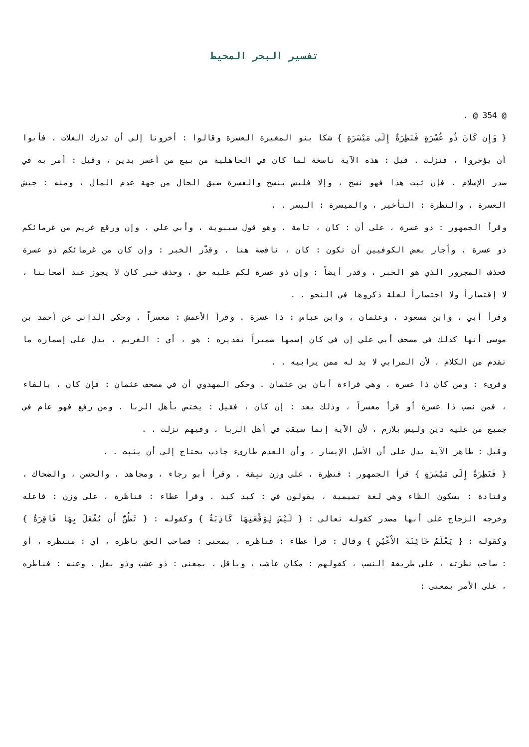تفسير البحر المحيط
@ 354 @ .
{ وَإِن كَانَ ذُو عُسْرَةٍ فَنَظِرَةٌ إِلَى مَيْسَرَةٍ } شكا بنو المغيرة العسرة وقالوا : أخرونا إلى أن تدرك الغلات ، فأبوا أن يؤخروا ، فنزلت . قيل : هذه الآية ناسخة لما كان في الجاهلية من بيع من أعسر بدين ، وقيل : أمر به في صدر الإسلام ، فإن ثبت هذا فهو نسخ ، وإلا فليس بنسخ والعسرة ضيق الحال من جهة عدم المال ، ومنه : جيش العسرة ، والنظرة : التأخير ، والميسرة : اليسر . .
وقرأ الجمهور : ذو عسرة ، على أن : كان ، تامة ، وهو قول سيبوية ، وأبي علي ، وإن ورقع غريم من غرمائكم ذو عسرة ، وأجاز بعض الكوفيين أن تكون : كان ، ناقصة هنا . وقدّر الخبر : وإن كان من غرمائكم ذو عسرة فحذف المجرور الذي هو الخبر ، وقدر أيضاً : وإن ذو عسرة لكم عليه حق ، وحذف خبر كان لا يجوز عند أصحابنا ، لا إقتصاراً ولا اختصاراً لعلة ذكروها في النحو . .
وقرأ أبي ، وابن مسعود ، وعثمان ، وابن عباس : ذا عسرة . وقرأ الأعمش : معسراً . وحكى الداني عن أحمد بن موسى أنها كذلك في مصحف أبي علي إن في كان إسمها ضميراً تقديره : هو ، أي : الغريم ، يدل على إضماره ما تقدم من الكلام ، لأن المرابي لا بد له ممن يرابيه . .
وقرىء : ومن كان ذا عسرة ، وهي قراءة أبان بن عثمان . وحكى المهدوي أن في مصحف عثمان : فإن كان ، بالفاء ، فمن نصب ذا عسرة أو قرأ معسراً ، وذلك بعد : إن كان ، فقيل : يختص بأهل الربا . ومن رفع فهو عام في جميع من عليه دين وليس بلازم ، لأن الآية إنما سيقت في أهل الربا ، وفيهم نزلت . .
وقيل : ظاهر الآية يدل على أن الأصل الإيسار ، وأن العدم طارىء جاذب يحتاج إلى أن يثبت . .
{ فَنَظِرَةٌ إِلَى مَيْسَرَةٍ } قرأ الجمهور : فنظِرة ، على وزن نبِقة . وقرأ أبو رجاء ، ومجاهد ، والحسن ، والضحاك ، وقتادة : بسكون الظاء وهي لغة تميمية ، يقولون في : كبد كبد . وقرأ عطاء : فناظرة ، على وزن : فاعله وخرجه الزجاج على أنها مصدر كقوله تعالى : { لَيْسَ لِوَقْعَتِهَا كَاذِبَةٌ } وكقوله : { تَظُنُّ أَن يُفْعَلَ بِهَا فَاقِرَةٌ } وكقوله : { يَعْلَمُ خَائِنَةَ الاْعْيُنِ } وقال : قرأ عطاء : فناظره ، بمعنى : فصاحب الحق ناظره ، أي : منتظره ، أو : صاحب نظرته ، على طريقة النسب ، كقولهم : مكان عاشب ، وباقل ، بمعنى : ذو عشب وذو بقل . وعنه : فناظره ، على الأمر بمعنى :